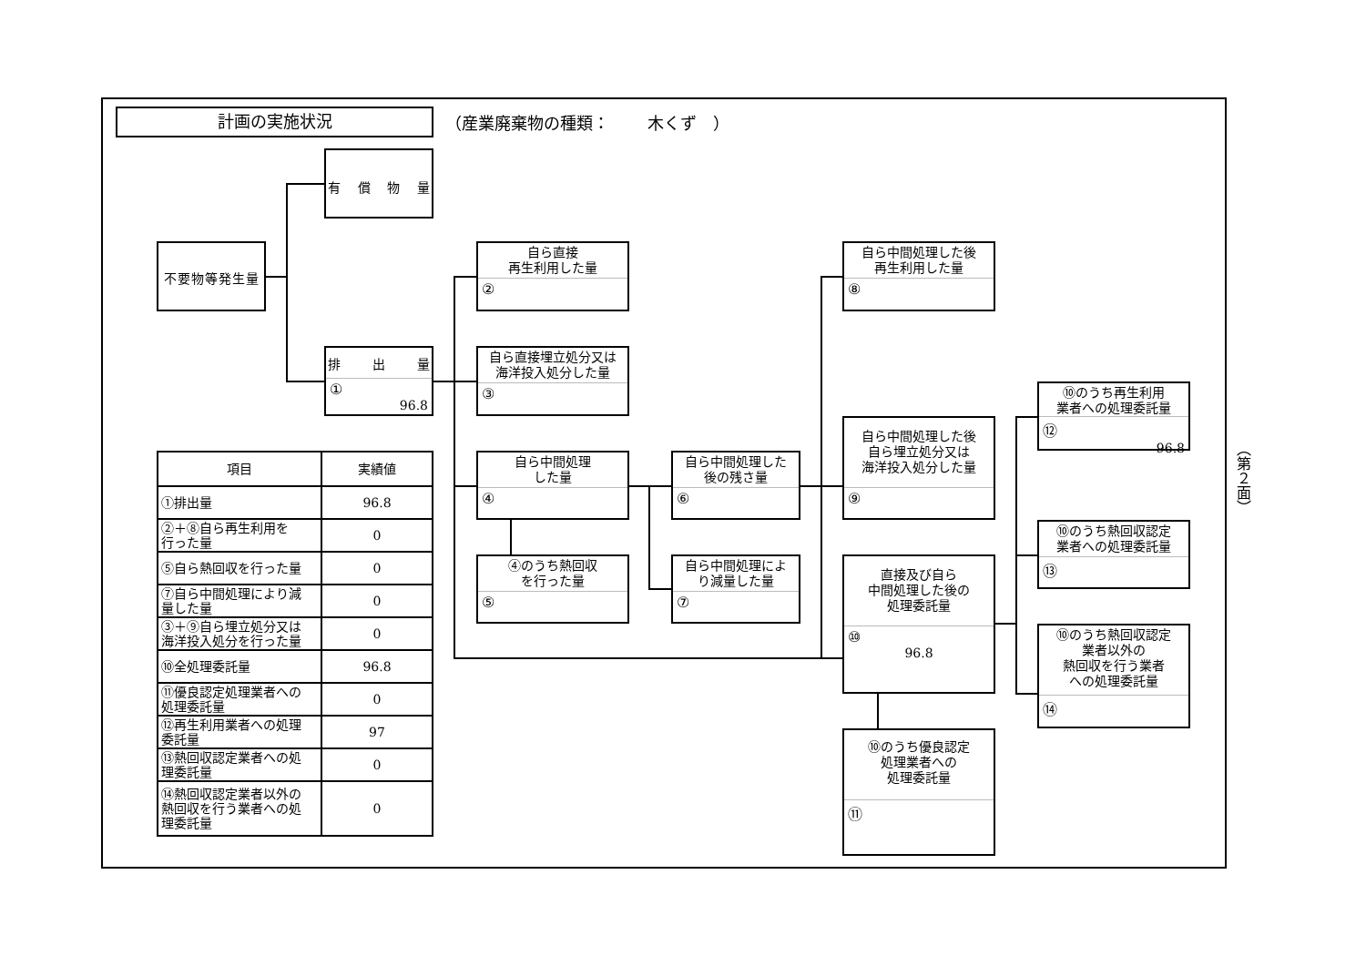計画の実施状況
（産業廃棄物の種類：　　 木くず　）
有 償 物 量
不要物等発生量
排 出 量
①
96.8
自ら直接
再生利用した量
②
自ら直接埋立処分又は
海洋投入処分した量
③
自ら中間処理
した量
④
④のうち熱回収
を行った量
⑤
自ら中間処理した
後の残さ量
⑥
自ら中間処理によ
り減量した量
⑦
自ら中間処理した後
再生利用した量
⑧
自ら中間処理した後
自ら埋立処分又は
海洋投入処分した量
⑨
直接及び自ら
中間処理した後の
処理委託量
⑩
96.8
⑩のうち優良認定
処理業者への
処理委託量
⑪
⑩のうち再生利用
業者への処理委託量
⑫
96.8
⑩のうち熱回収認定
業者への処理委託量
⑬
⑩のうち熱回収認定
業者以外の
熱回収を行う業者
への処理委託量
⑭
| 項目 | 実績値 |
| --- | --- |
| ①排出量 | 96.8 |
| ②＋⑧自ら再生利用を 行った量 | 0 |
| ⑤自ら熱回収を行った量 | 0 |
| ⑦自ら中間処理により減 量した量 | 0 |
| ③＋⑨自ら埋立処分又は 海洋投入処分を行った量 | 0 |
| ⑩全処理委託量 | 96.8 |
| ⑪優良認定処理業者への 処理委託量 | 0 |
| ⑫再生利用業者への処理 委託量 | 97 |
| ⑬熱回収認定業者への処 理委託量 | 0 |
| ⑭熱回収認定業者以外の 熱回収を行う業者への処 理委託量 | 0 |
（第２面）